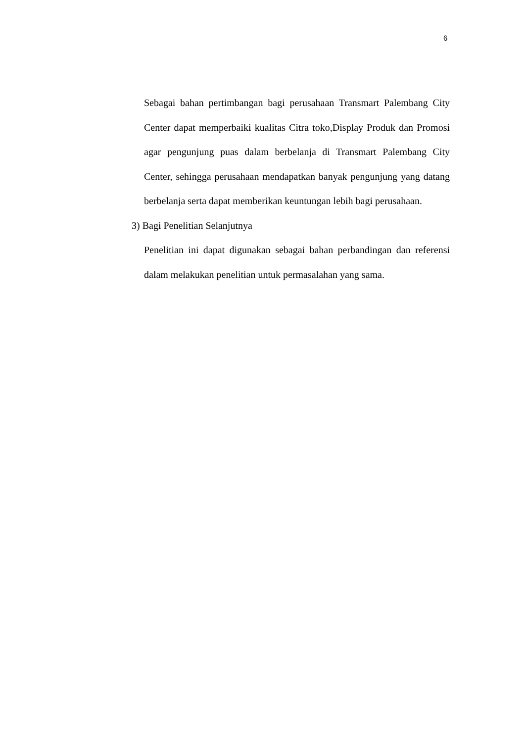6
Sebagai bahan pertimbangan bagi perusahaan Transmart Palembang City Center dapat memperbaiki kualitas Citra toko,Display Produk dan Promosi agar pengunjung puas dalam berbelanja di Transmart Palembang City Center, sehingga perusahaan mendapatkan banyak pengunjung yang datang berbelanja serta dapat memberikan keuntungan lebih bagi perusahaan.
3) Bagi Penelitian Selanjutnya
Penelitian ini dapat digunakan sebagai bahan perbandingan dan referensi dalam melakukan penelitian untuk permasalahan yang sama.